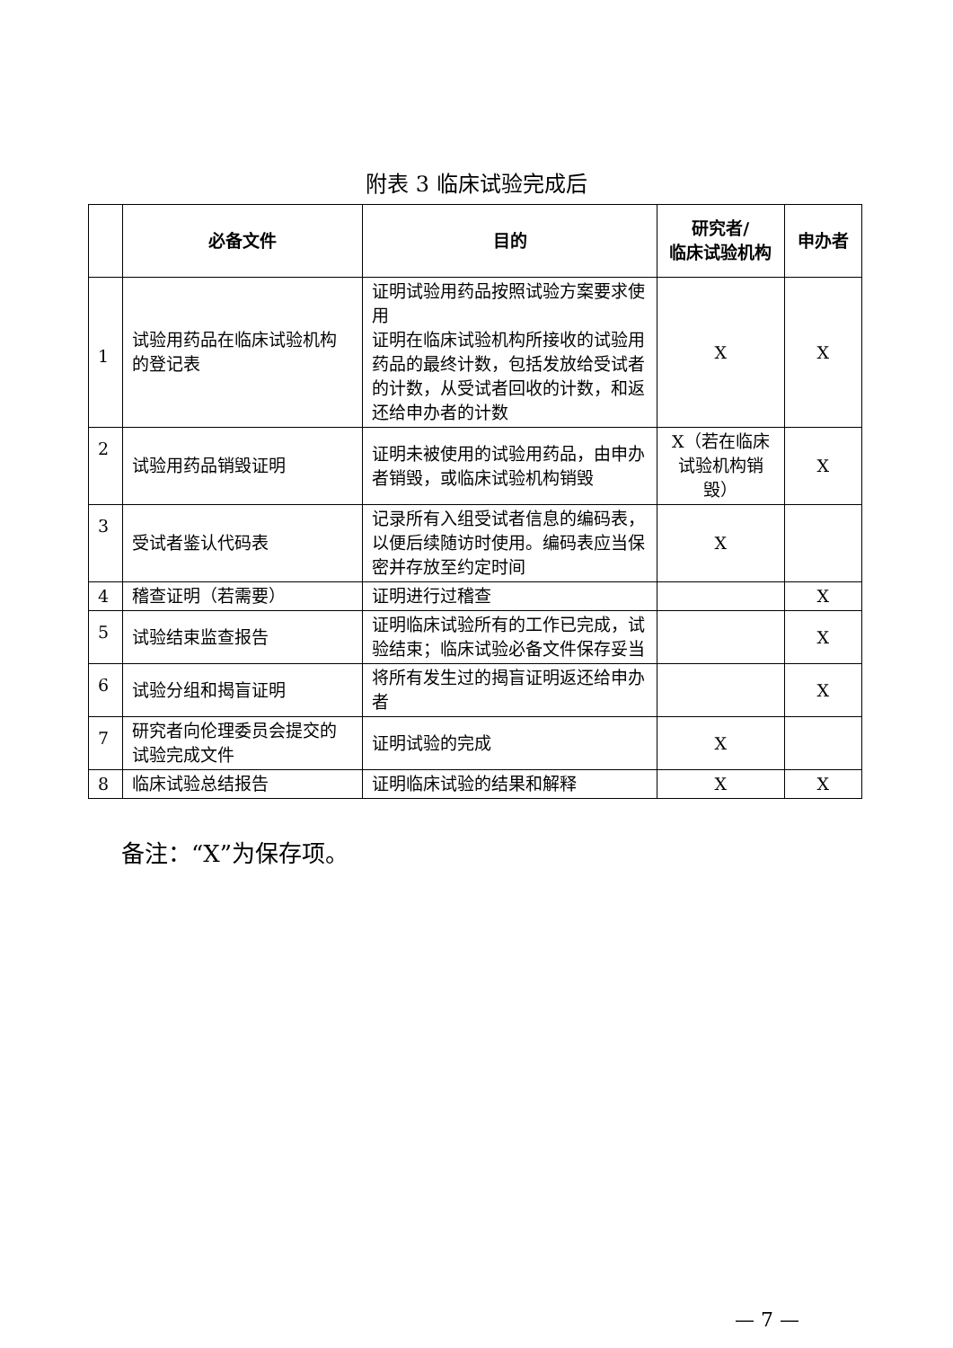附表 3 临床试验完成后
| | 必备文件 | 目的 | 研究者/ 临床试验机构 | 申办者 |
| --- | --- | --- | --- | --- |
| 1 | 试验用药品在临床试验机构的登记表 | 证明试验用药品按照试验方案要求使用 证明在临床试验机构所接收的试验用药品的最终计数，包括发放给受试者的计数，从受试者回收的计数，和返还给申办者的计数 | X | X |
| 2 | 试验用药品销毁证明 | 证明未被使用的试验用药品，由申办者销毁，或临床试验机构销毁 | X（若在临床试验机构销毁） | X |
| 3 | 受试者鉴认代码表 | 记录所有入组受试者信息的编码表，以便后续随访时使用。编码表应当保密并存放至约定时间 | X | |
| 4 | 稽查证明（若需要） | 证明进行过稽查 | | X |
| 5 | 试验结束监查报告 | 证明临床试验所有的工作已完成，试验结束；临床试验必备文件保存妥当 | | X |
| 6 | 试验分组和揭盲证明 | 将所有发生过的揭盲证明返还给申办者 | | X |
| 7 | 研究者向伦理委员会提交的试验完成文件 | 证明试验的完成 | X | |
| 8 | 临床试验总结报告 | 证明临床试验的结果和解释 | X | X |
备注：“X”为保存项。
— 7 —